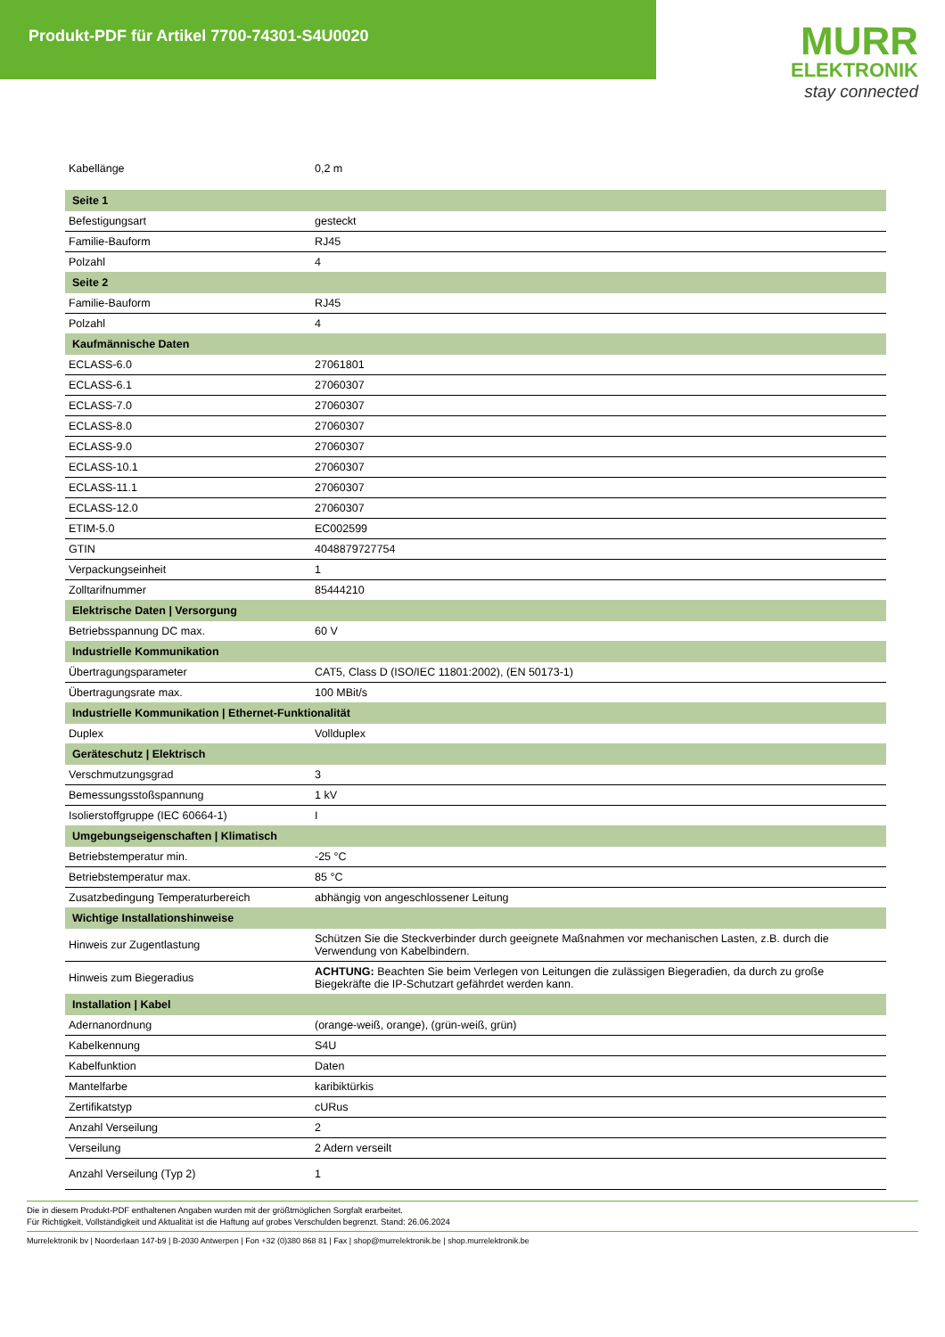Produkt-PDF für Artikel 7700-74301-S4U0020
MURR
ELEKTRONIK
stay connected
| Kabellänge | 0,2 m |
| Seite 1 | |
| Befestigungsart | gesteckt |
| Familie-Bauform | RJ45 |
| Polzahl | 4 |
| Seite 2 | |
| Familie-Bauform | RJ45 |
| Polzahl | 4 |
| Kaufmännische Daten | |
| ECLASS-6.0 | 27061801 |
| ECLASS-6.1 | 27060307 |
| ECLASS-7.0 | 27060307 |
| ECLASS-8.0 | 27060307 |
| ECLASS-9.0 | 27060307 |
| ECLASS-10.1 | 27060307 |
| ECLASS-11.1 | 27060307 |
| ECLASS-12.0 | 27060307 |
| ETIM-5.0 | EC002599 |
| GTIN | 4048879727754 |
| Verpackungseinheit | 1 |
| Zolltarifnummer | 85444210 |
| Elektrische Daten / Versorgung | |
| Betriebsspannung DC max. | 60 V |
| Industrielle Kommunikation | |
| Übertragungsparameter | CAT5, Class D (ISO/IEC 11801:2002), (EN 50173-1) |
| Übertragungsrate max. | 100 MBit/s |
| Industrielle Kommunikation / Ethernet-Funktionalität | |
| Duplex | Vollduplex |
| Geräteschutz / Elektrisch | |
| Verschmutzungsgrad | 3 |
| Bemessungsstoßspannung | 1 kV |
| Isolierstoffgruppe (IEC 60664-1) | I |
| Umgebungseigenschaften / Klimatisch | |
| Betriebstemperatur min. | -25 °C |
| Betriebstemperatur max. | 85 °C |
| Zusatzbedingung Temperaturbereich | abhängig von angeschlossener Leitung |
| Wichtige Installationshinweise | |
| Hinweis zur Zugentlastung | Schützen Sie die Steckverbinder durch geeignete Maßnahmen vor mechanischen Lasten, z.B. durch die Verwendung von Kabelbindern. |
| Hinweis zum Biegeradius | ACHTUNG: Beachten Sie beim Verlegen von Leitungen die zulässigen Biegeradien, da durch zu große Biegekräfte die IP-Schutzart gefährdet werden kann. |
| Installation / Kabel | |
| Adernanordnung | (orange-weiß, orange), (grün-weiß, grün) |
| Kabelkennung | S4U |
| Kabelfunktion | Daten |
| Mantelfarbe | karibiktürkis |
| Zertifikatstyp | cURus |
| Anzahl Verseilung | 2 |
| Verseilung | 2 Adern verseilt |
| Anzahl Verseilung (Typ 2) | 1 |
Die in diesem Produkt-PDF enthaltenen Angaben wurden mit der größtmöglichen Sorgfalt erarbeitet.
Für Richtigkeit, Vollständigkeit und Aktualität ist die Haftung auf grobes Verschulden begrenzt. Stand: 26.06.2024
Murrelektronik bv | Noorderlaan 147-b9 | B-2030 Antwerpen | Fon +32 (0)380 868 81 | Fax | shop@murrelektronik.be | shop.murrelektronik.be